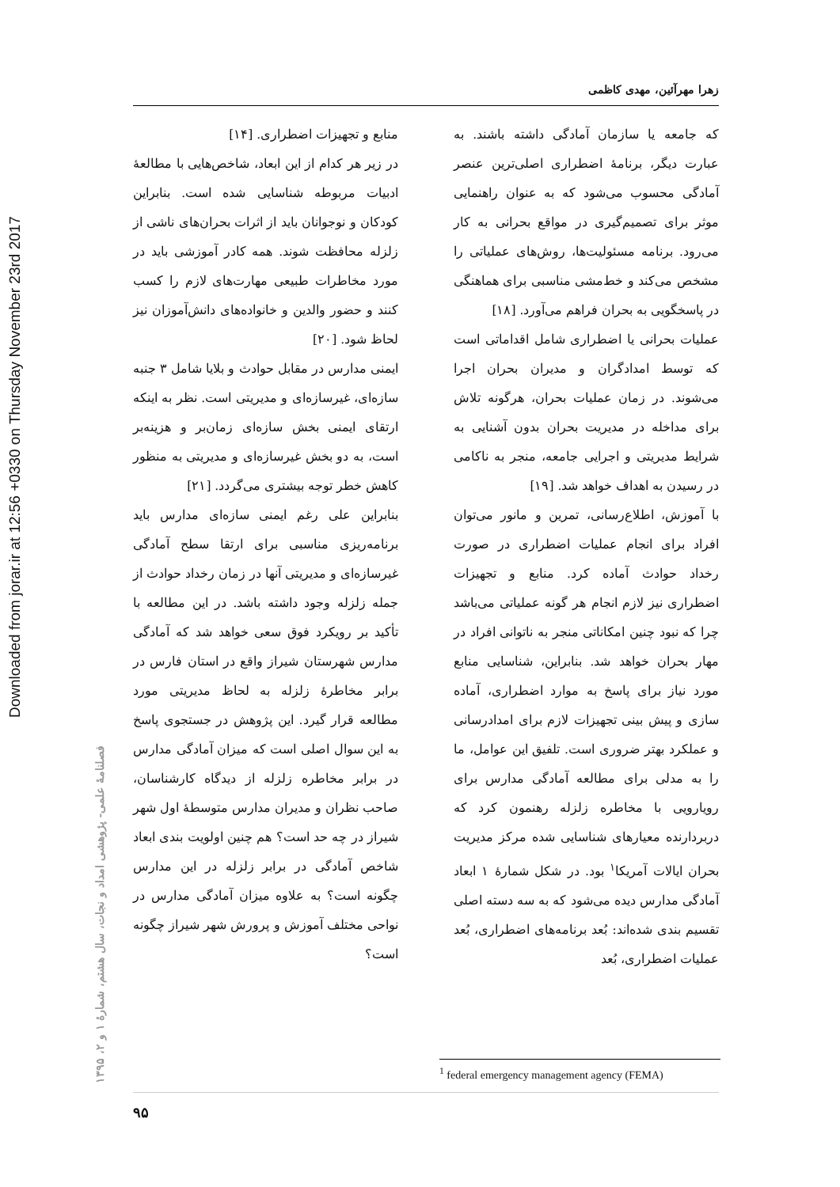Downloaded from jorar.ir at 12:56 +0330 on Thursday November 23rd 2017
زهرا مهرآئین، مهدی کاظمی
که جامعه یا سازمان آمادگی داشته باشند. به عبارت دیگر، برنامهٔ اضطراری اصلی‌ترین عنصر آمادگی محسوب می‌شود که به عنوان راهنمایی موثر برای تصمیم‌گیری در مواقع بحرانی به کار می‌رود. برنامه مسئولیت‌ها، روش‌های عملیاتی را مشخص می‌کند و خط‌مشی مناسبی برای هماهنگی در پاسخگویی به بحران فراهم می‌آورد. [۱۸]
عملیات بحرانی یا اضطراری شامل اقداماتی است که توسط امدادگران و مدیران بحران اجرا می‌شوند. در زمان عملیات بحران، هرگونه تلاش برای مداخله در مدیریت بحران بدون آشنایی به شرایط مدیریتی و اجرایی جامعه، منجر به ناکامی در رسیدن به اهداف خواهد شد. [۱۹]
با آموزش، اطلاع‌رسانی، تمرین و مانور می‌توان افراد برای انجام عملیات اضطراری در صورت رخداد حوادث آماده کرد. منابع و تجهیزات اضطراری نیز لازم انجام هر گونه عملیاتی می‌باشد چرا که نبود چنین امکاناتی منجر به ناتوانی افراد در مهار بحران خواهد شد. بنابراین، شناسایی منابع مورد نیاز برای پاسخ به موارد اضطراری، آماده سازی و پیش بینی تجهیزات لازم برای امدادرسانی و عملکرد بهتر ضروری است. تلفیق این عوامل، ما را به مدلی برای مطالعه آمادگی مدارس برای رویارویی با مخاطره زلزله رهنمون کرد که دربردارنده معیارهای شناسایی شده مرکز مدیریت بحران ایالات آمریکا<sup>۱</sup> بود. در شکل شمارهٔ ۱ ابعاد آمادگی مدارس دیده می‌شود که به سه دسته اصلی تقسیم بندی شده‌اند: بُعد برنامه‌های اضطراری، بُعد عملیات اضطراری، بُعد
منابع و تجهیزات اضطراری. [۱۴]
در زیر هر کدام از این ابعاد، شاخص‌هایی با مطالعهٔ ادبیات مربوطه شناسایی شده است. بنابراین کودکان و نوجوانان باید از اثرات بحران‌های ناشی از زلزله محافظت شوند. همه کادر آموزشی باید در مورد مخاطرات طبیعی مهارت‌های لازم را کسب کنند و حضور والدین و خانواده‌های دانش‌آموزان نیز لحاظ شود. [۲۰]
ایمنی مدارس در مقابل حوادث و بلایا شامل ۳ جنبه سازه‌ای، غیرسازه‌ای و مدیریتی است. نظر به اینکه ارتقای ایمنی بخش سازه‌ای زمان‌بر و هزینه‌بر است، به دو بخش غیرسازه‌ای و مدیریتی به منظور کاهش خطر توجه بیشتری می‌گردد. [۲۱]
بنابراین علی رغم ایمنی سازه‌ای مدارس باید برنامه‌ریزی مناسبی برای ارتقا سطح آمادگی غیرسازه‌ای و مدیریتی آنها در زمان رخداد حوادث از جمله زلزله وجود داشته باشد. در این مطالعه با تأکید بر رویکرد فوق سعی خواهد شد که آمادگی مدارس شهرستان شیراز واقع در استان فارس در برابر مخاطرهٔ زلزله به لحاظ مدیریتی مورد مطالعه قرار گیرد. این پژوهش در جستجوی پاسخ به این سوال اصلی است که میزان آمادگی مدارس در برابر مخاطره زلزله از دیدگاه کارشناسان، صاحب نظران و مدیران مدارس متوسطهٔ اول شهر شیراز در چه حد است؟ هم چنین اولویت بندی ابعاد شاخص آمادگی در برابر زلزله در این مدارس چگونه است؟ به علاوه میزان آمادگی مدارس در نواحی مختلف آموزش و پرورش شهر شیراز چگونه است؟
فصلنامهٔ علمی- پژوهشی امداد و نجات، سال هشتم، شمارهٔ ۱ و ۲، ۱۳۹۵
<sup>1</sup> federal emergency management agency (FEMA)
۹۵